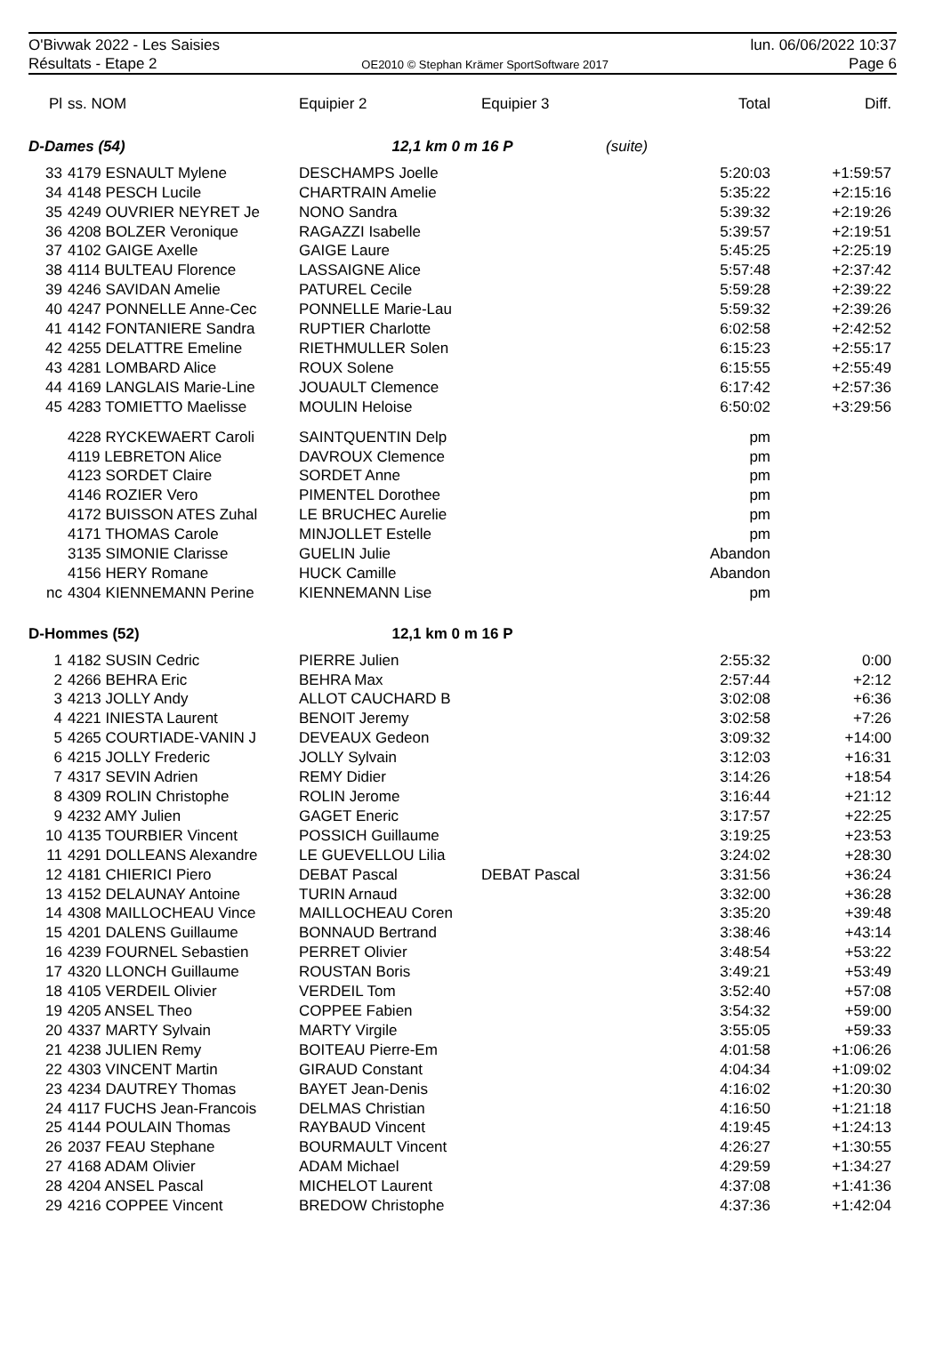O'Bivwak 2022 - Les Saisies
Résultats - Etape 2
OE2010 © Stephan Krämer SportSoftware 2017
lun. 06/06/2022 10:37
Page 6
| Pl | ss. NOM | Equipier 2 | Equipier 3 | | Total | Diff. |
| --- | --- | --- | --- | --- | --- | --- |
| D-Dames (54) | | 12,1 km 0 m 16 P | | (suite) | | |
| 33 | 4179 ESNAULT Mylene | DESCHAMPS Joelle | | | 5:20:03 | +1:59:57 |
| 34 | 4148 PESCH Lucile | CHARTRAIN Amelie | | | 5:35:22 | +2:15:16 |
| 35 | 4249 OUVRIER NEYRET Je | NONO Sandra | | | 5:39:32 | +2:19:26 |
| 36 | 4208 BOLZER Veronique | RAGAZZI Isabelle | | | 5:39:57 | +2:19:51 |
| 37 | 4102 GAIGE Axelle | GAIGE Laure | | | 5:45:25 | +2:25:19 |
| 38 | 4114 BULTEAU Florence | LASSAIGNE Alice | | | 5:57:48 | +2:37:42 |
| 39 | 4246 SAVIDAN Amelie | PATUREL Cecile | | | 5:59:28 | +2:39:22 |
| 40 | 4247 PONNELLE Anne-Cec | PONNELLE Marie-Lau | | | 5:59:32 | +2:39:26 |
| 41 | 4142 FONTANIERE Sandra | RUPTIER Charlotte | | | 6:02:58 | +2:42:52 |
| 42 | 4255 DELATTRE Emeline | RIETHMULLER Solen | | | 6:15:23 | +2:55:17 |
| 43 | 4281 LOMBARD Alice | ROUX Solene | | | 6:15:55 | +2:55:49 |
| 44 | 4169 LANGLAIS Marie-Line | JOUAULT Clemence | | | 6:17:42 | +2:57:36 |
| 45 | 4283 TOMIETTO Maelisse | MOULIN Heloise | | | 6:50:02 | +3:29:56 |
| | 4228 RYCKEWAERT Caroli | SAINTQUENTIN Delp | | | pm | |
| | 4119 LEBRETON Alice | DAVROUX Clemence | | | pm | |
| | 4123 SORDET Claire | SORDET Anne | | | pm | |
| | 4146 ROZIER Vero | PIMENTEL Dorothee | | | pm | |
| | 4172 BUISSON ATES Zuhal | LE BRUCHEC Aurelie | | | pm | |
| | 4171 THOMAS Carole | MINJOLLET Estelle | | | pm | |
| | 3135 SIMONIE Clarisse | GUELIN Julie | | | Abandon | |
| | 4156 HERY Romane | HUCK Camille | | | Abandon | |
| nc | 4304 KIENNEMANN Perine | KIENNEMANN Lise | | | pm | |
| D-Hommes (52) | | 12,1 km 0 m 16 P | | | | |
| 1 | 4182 SUSIN Cedric | PIERRE Julien | | | 2:55:32 | 0:00 |
| 2 | 4266 BEHRA Eric | BEHRA Max | | | 2:57:44 | +2:12 |
| 3 | 4213 JOLLY Andy | ALLOT CAUCHARD B | | | 3:02:08 | +6:36 |
| 4 | 4221 INIESTA Laurent | BENOIT Jeremy | | | 3:02:58 | +7:26 |
| 5 | 4265 COURTIADE-VANIN J | DEVEAUX Gedeon | | | 3:09:32 | +14:00 |
| 6 | 4215 JOLLY Frederic | JOLLY Sylvain | | | 3:12:03 | +16:31 |
| 7 | 4317 SEVIN Adrien | REMY Didier | | | 3:14:26 | +18:54 |
| 8 | 4309 ROLIN Christophe | ROLIN Jerome | | | 3:16:44 | +21:12 |
| 9 | 4232 AMY Julien | GAGET Eneric | | | 3:17:57 | +22:25 |
| 10 | 4135 TOURBIER Vincent | POSSICH Guillaume | | | 3:19:25 | +23:53 |
| 11 | 4291 DOLLEANS Alexandre | LE GUEVELLOU Lilia | | | 3:24:02 | +28:30 |
| 12 | 4181 CHIERICI Piero | DEBAT Pascal | DEBAT Pascal | | 3:31:56 | +36:24 |
| 13 | 4152 DELAUNAY Antoine | TURIN Arnaud | | | 3:32:00 | +36:28 |
| 14 | 4308 MAILLOCHEAU Vince | MAILLOCHEAU Coren | | | 3:35:20 | +39:48 |
| 15 | 4201 DALENS Guillaume | BONNAUD Bertrand | | | 3:38:46 | +43:14 |
| 16 | 4239 FOURNEL Sebastien | PERRET Olivier | | | 3:48:54 | +53:22 |
| 17 | 4320 LLONCH Guillaume | ROUSTAN Boris | | | 3:49:21 | +53:49 |
| 18 | 4105 VERDEIL Olivier | VERDEIL Tom | | | 3:52:40 | +57:08 |
| 19 | 4205 ANSEL Theo | COPPEE Fabien | | | 3:54:32 | +59:00 |
| 20 | 4337 MARTY Sylvain | MARTY Virgile | | | 3:55:05 | +59:33 |
| 21 | 4238 JULIEN Remy | BOITEAU Pierre-Em | | | 4:01:58 | +1:06:26 |
| 22 | 4303 VINCENT Martin | GIRAUD Constant | | | 4:04:34 | +1:09:02 |
| 23 | 4234 DAUTREY Thomas | BAYET Jean-Denis | | | 4:16:02 | +1:20:30 |
| 24 | 4117 FUCHS Jean-Francois | DELMAS Christian | | | 4:16:50 | +1:21:18 |
| 25 | 4144 POULAIN Thomas | RAYBAUD Vincent | | | 4:19:45 | +1:24:13 |
| 26 | 2037 FEAU Stephane | BOURMAULT Vincent | | | 4:26:27 | +1:30:55 |
| 27 | 4168 ADAM Olivier | ADAM Michael | | | 4:29:59 | +1:34:27 |
| 28 | 4204 ANSEL Pascal | MICHELOT Laurent | | | 4:37:08 | +1:41:36 |
| 29 | 4216 COPPEE Vincent | BREDOW Christophe | | | 4:37:36 | +1:42:04 |